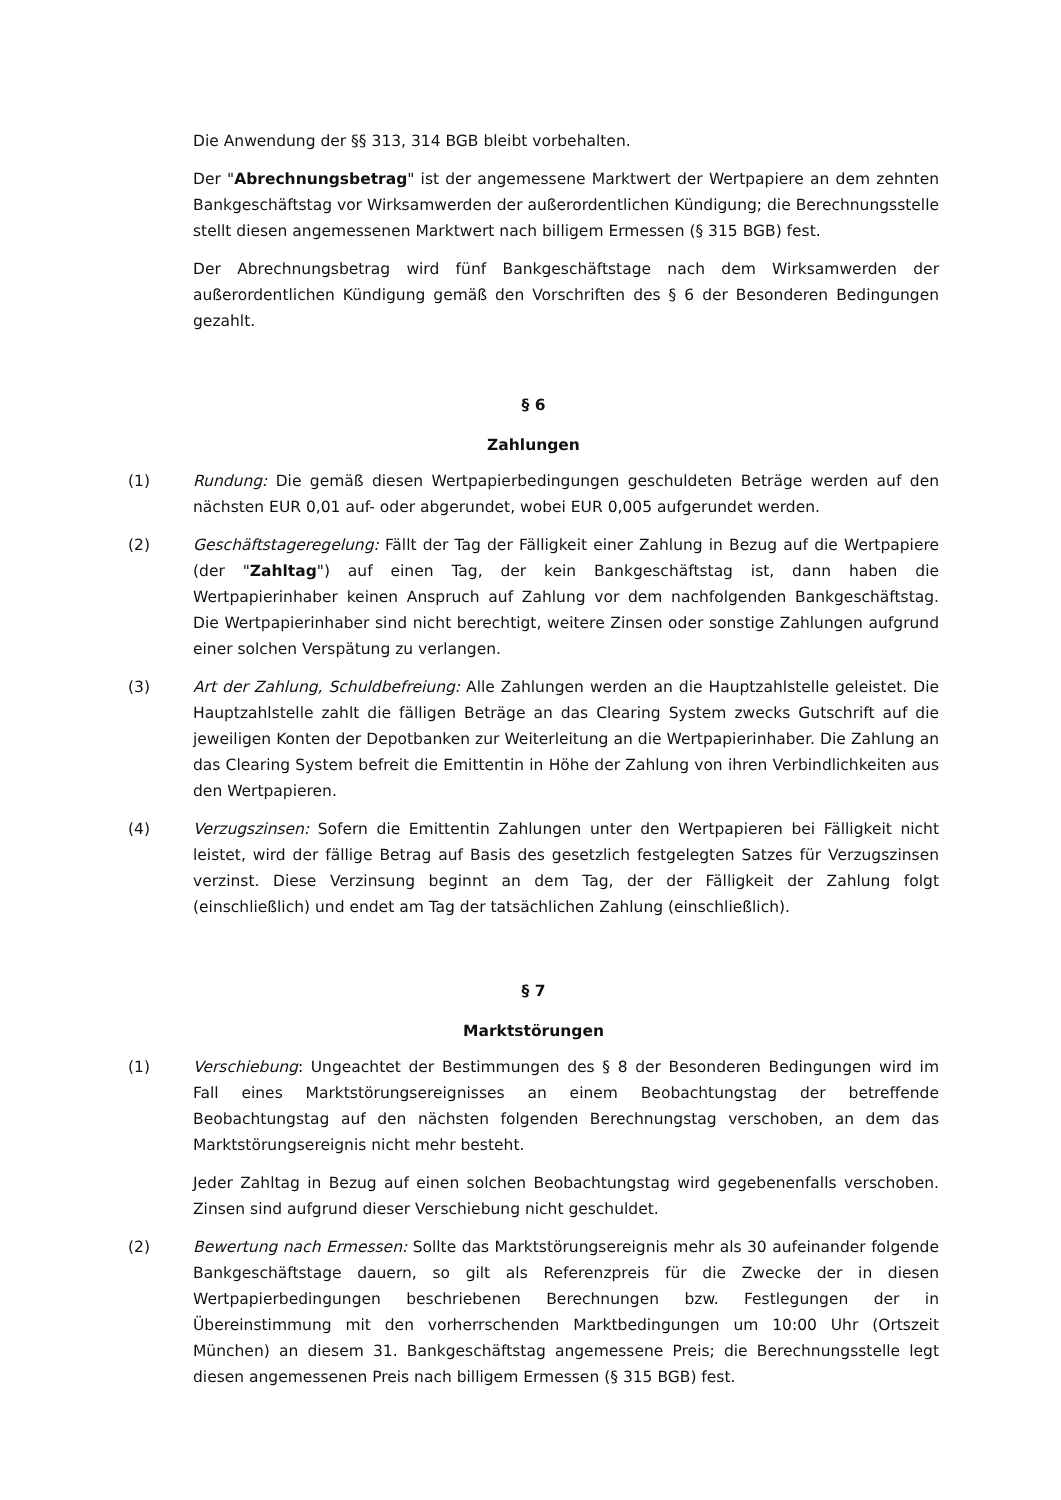Die Anwendung der §§ 313, 314 BGB bleibt vorbehalten.
Der "Abrechnungsbetrag" ist der angemessene Marktwert der Wertpapiere an dem zehnten Bankgeschäftstag vor Wirksamwerden der außerordentlichen Kündigung; die Berechnungsstelle stellt diesen angemessenen Marktwert nach billigem Ermessen (§ 315 BGB) fest.
Der Abrechnungsbetrag wird fünf Bankgeschäftstage nach dem Wirksamwerden der außerordentlichen Kündigung gemäß den Vorschriften des § 6 der Besonderen Bedingungen gezahlt.
§ 6
Zahlungen
(1) Rundung: Die gemäß diesen Wertpapierbedingungen geschuldeten Beträge werden auf den nächsten EUR 0,01 auf- oder abgerundet, wobei EUR 0,005 aufgerundet werden.
(2) Geschäftstageregelung: Fällt der Tag der Fälligkeit einer Zahlung in Bezug auf die Wertpapiere (der "Zahltag") auf einen Tag, der kein Bankgeschäftstag ist, dann haben die Wertpapierinhaber keinen Anspruch auf Zahlung vor dem nachfolgenden Bankgeschäftstag. Die Wertpapierinhaber sind nicht berechtigt, weitere Zinsen oder sonstige Zahlungen aufgrund einer solchen Verspätung zu verlangen.
(3) Art der Zahlung, Schuldbefreiung: Alle Zahlungen werden an die Hauptzahlstelle geleistet. Die Hauptzahlstelle zahlt die fälligen Beträge an das Clearing System zwecks Gutschrift auf die jeweiligen Konten der Depotbanken zur Weiterleitung an die Wertpapierinhaber. Die Zahlung an das Clearing System befreit die Emittentin in Höhe der Zahlung von ihren Verbindlichkeiten aus den Wertpapieren.
(4) Verzugszinsen: Sofern die Emittentin Zahlungen unter den Wertpapieren bei Fälligkeit nicht leistet, wird der fällige Betrag auf Basis des gesetzlich festgelegten Satzes für Verzugszinsen verzinst. Diese Verzinsung beginnt an dem Tag, der der Fälligkeit der Zahlung folgt (einschließlich) und endet am Tag der tatsächlichen Zahlung (einschließlich).
§ 7
Marktstörungen
(1) Verschiebung: Ungeachtet der Bestimmungen des § 8 der Besonderen Bedingungen wird im Fall eines Marktstörungsereignisses an einem Beobachtungstag der betreffende Beobachtungstag auf den nächsten folgenden Berechnungstag verschoben, an dem das Marktstörungsereignis nicht mehr besteht.
Jeder Zahltag in Bezug auf einen solchen Beobachtungstag wird gegebenenfalls verschoben. Zinsen sind aufgrund dieser Verschiebung nicht geschuldet.
(2) Bewertung nach Ermessen: Sollte das Marktstörungsereignis mehr als 30 aufeinander folgende Bankgeschäftstage dauern, so gilt als Referenzpreis für die Zwecke der in diesen Wertpapierbedingungen beschriebenen Berechnungen bzw. Festlegungen der in Übereinstimmung mit den vorherrschenden Marktbedingungen um 10:00 Uhr (Ortszeit München) an diesem 31. Bankgeschäftstag angemessene Preis; die Berechnungsstelle legt diesen angemessenen Preis nach billigem Ermessen (§ 315 BGB) fest.